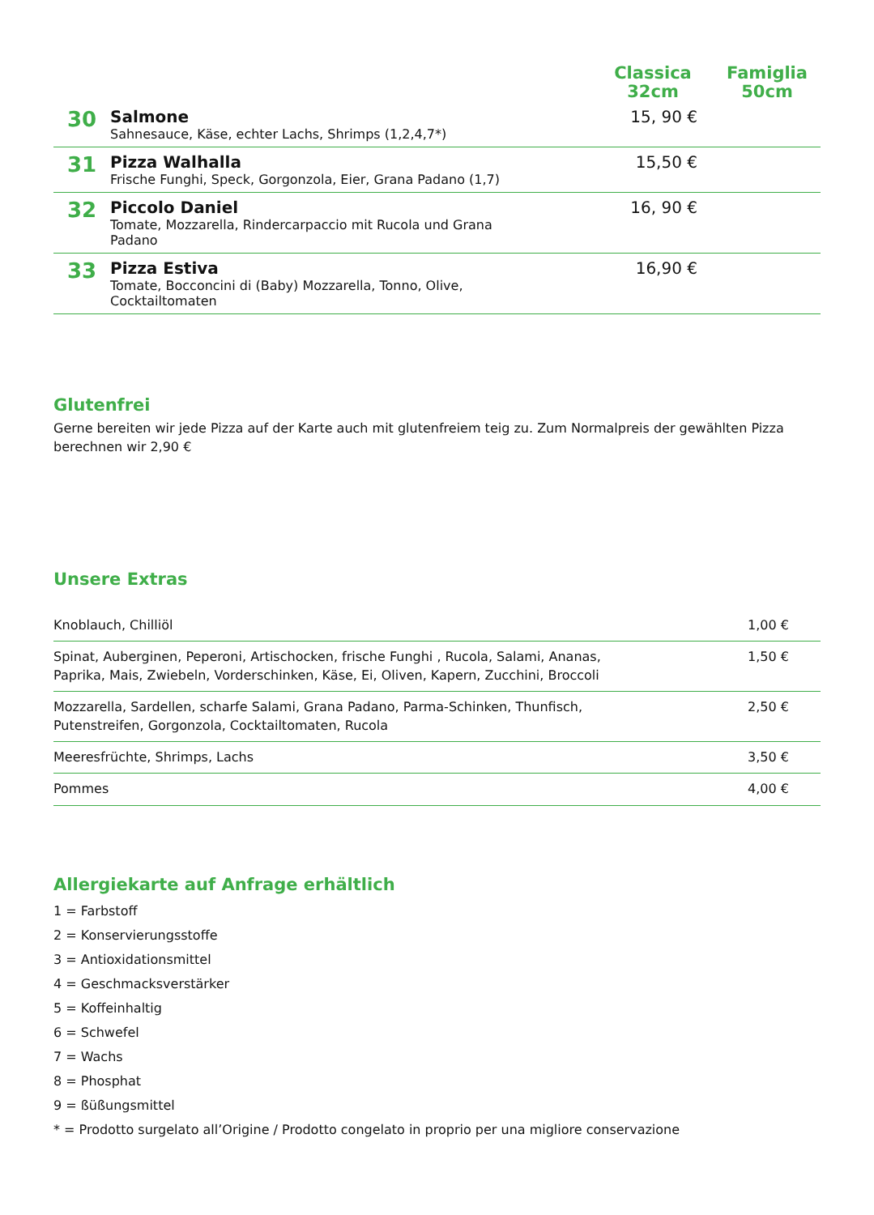| | | Classica 32cm | Famiglia 50cm |
| --- | --- | --- | --- |
| 30 | Salmone Sahnesauce, Käse, echter Lachs, Shrimps (1,2,4,7*) | 15, 90 € | |
| 31 | Pizza Walhalla Frische Funghi, Speck, Gorgonzola, Eier, Grana Padano (1,7) | 15,50 € | |
| 32 | Piccolo Daniel Tomate, Mozzarella, Rindercarpaccio mit Rucola und Grana Padano | 16, 90 € | |
| 33 | Pizza Estiva Tomate, Bocconcini di (Baby) Mozzarella, Tonno, Olive, Cocktailtomaten | 16,90 € | |
Glutenfrei
Gerne bereiten wir jede Pizza auf der Karte auch mit glutenfreiem teig zu. Zum Normalpreis der gewählten Pizza berechnen wir 2,90 €
Unsere Extras
| Knoblauch, Chilliöl | 1,00 € |
| Spinat, Auberginen, Peperoni, Artischocken, frische Funghi , Rucola, Salami, Ananas, Paprika, Mais, Zwiebeln, Vorderschinken, Käse, Ei, Oliven, Kapern, Zucchini, Broccoli | 1,50 € |
| Mozzarella, Sardellen, scharfe Salami, Grana Padano, Parma-Schinken, Thunfisch, Putenstreifen, Gorgonzola, Cocktailtomaten, Rucola | 2,50 € |
| Meeresfrüchte, Shrimps, Lachs | 3,50 € |
| Pommes | 4,00 € |
Allergiekarte auf Anfrage erhältlich
1 = Farbstoff
2 = Konservierungsstoffe
3 = Antioxidationsmittel
4 = Geschmacksverstärker
5 = Koffeinhaltig
6 = Schwefel
7 = Wachs
8 = Phosphat
9 = ßüßungsmittel
* = Prodotto surgelato all’Origine / Prodotto congelato in proprio per una migliore conservazione